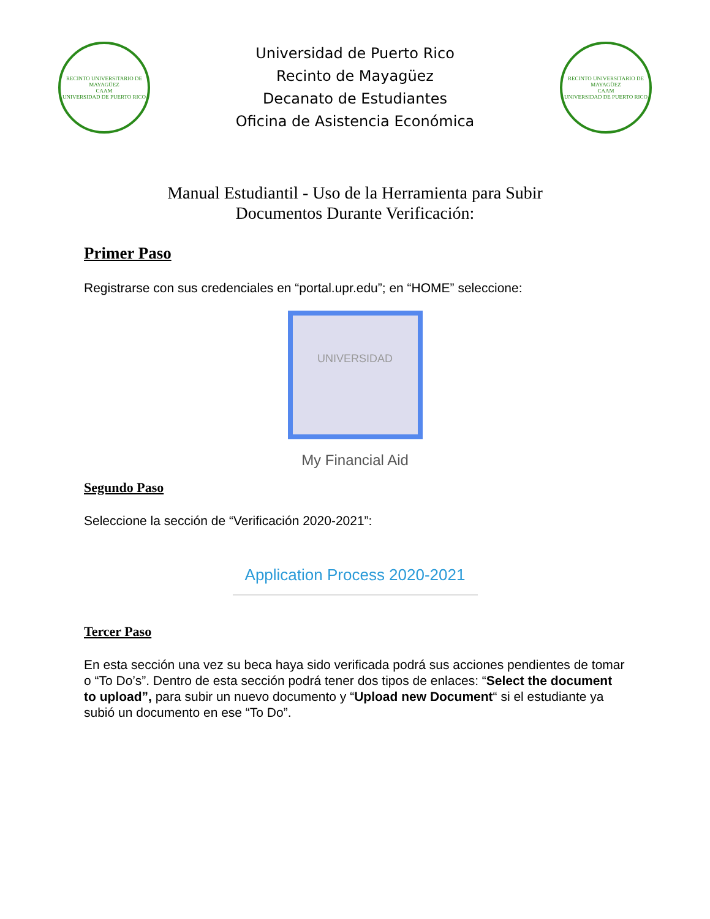RECINTO UNIVERSITARIO DE MAYAGÜEZ
CAAM
UNIVERSIDAD DE PUERTO RICO
Universidad de Puerto Rico
Recinto de Mayagüez
Decanato de Estudiantes
Oficina de Asistencia Económica
RECINTO UNIVERSITARIO DE MAYAGÜEZ
CAAM
UNIVERSIDAD DE PUERTO RICO
Manual Estudiantil - Uso de la Herramienta para Subir
Documentos Durante Verificación:
Primer Paso
Registrarse con sus credenciales en “portal.upr.edu”; en “HOME” seleccione:
UNIVERSIDAD
My Financial Aid
Segundo Paso
Seleccione la sección de “Verificación 2020-2021”:
Application Process 2020-2021
Tercer Paso
En esta sección una vez su beca haya sido verificada podrá sus acciones pendientes de tomar o “To Do’s”. Dentro de esta sección podrá tener dos tipos de enlaces: “Select the document to upload”, para subir un nuevo documento y “Upload new Document“ si el estudiante ya subió un documento en ese “To Do”.